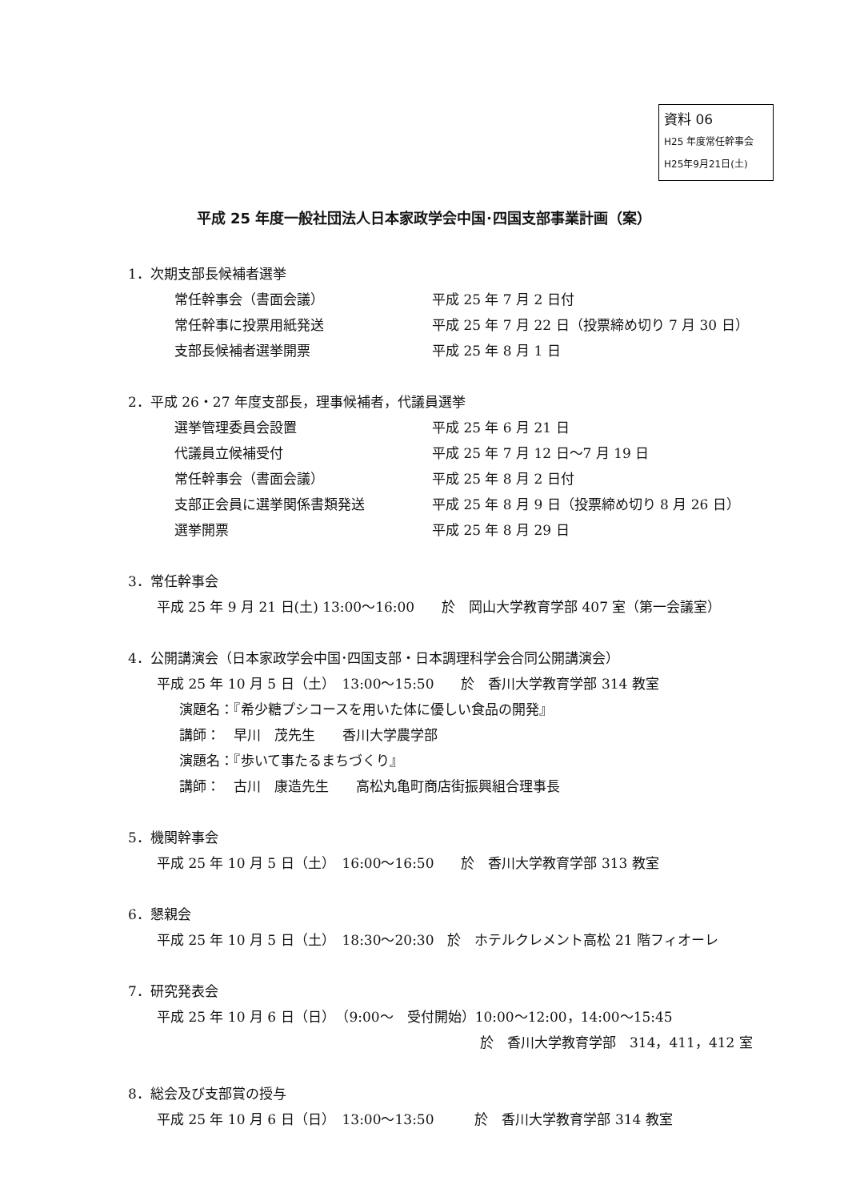資料 06
H25 年度常任幹事会
H25年9月21日(土)
平成 25 年度一般社団法人日本家政学会中国･四国支部事業計画（案）
1．次期支部長候補者選挙
常任幹事会（書面会議） 平成 25 年 7 月 2 日付
常任幹事に投票用紙発送 平成 25 年 7 月 22 日（投票締め切り 7 月 30 日）
支部長候補者選挙開票 平成 25 年 8 月 1 日
2．平成 26・27 年度支部長，理事候補者，代議員選挙
選挙管理委員会設置 平成 25 年 6 月 21 日
代議員立候補受付 平成 25 年 7 月 12 日～7 月 19 日
常任幹事会（書面会議） 平成 25 年 8 月 2 日付
支部正会員に選挙関係書類発送 平成 25 年 8 月 9 日（投票締め切り 8 月 26 日）
選挙開票 平成 25 年 8 月 29 日
3．常任幹事会
平成 25 年 9 月 21 日(土) 13:00～16:00　　於　岡山大学教育学部 407 室（第一会議室）
4．公開講演会（日本家政学会中国･四国支部・日本調理科学会合同公開講演会）
平成 25 年 10 月 5 日（土）　13:00～15:50　　於　香川大学教育学部 314 教室
演題名：『希少糖プシコースを用いた体に優しい食品の開発』
講師：　早川　茂先生　　香川大学農学部
演題名：『歩いて事たるまちづくり』
講師：　古川　康造先生　　高松丸亀町商店街振興組合理事長
5．機関幹事会
平成 25 年 10 月 5 日（土）　16:00～16:50　　於　香川大学教育学部 313 教室
6．懇親会
平成 25 年 10 月 5 日（土）　18:30～20:30　於　ホテルクレメント高松 21 階フィオーレ
7．研究発表会
平成 25 年 10 月 6 日（日）　（9:00～　受付開始）10:00～12:00，14:00～15:45
於　香川大学教育学部　314，411，412 室
8．総会及び支部賞の授与
平成 25 年 10 月 6 日（日）　13:00～13:50　　　於　香川大学教育学部 314 教室